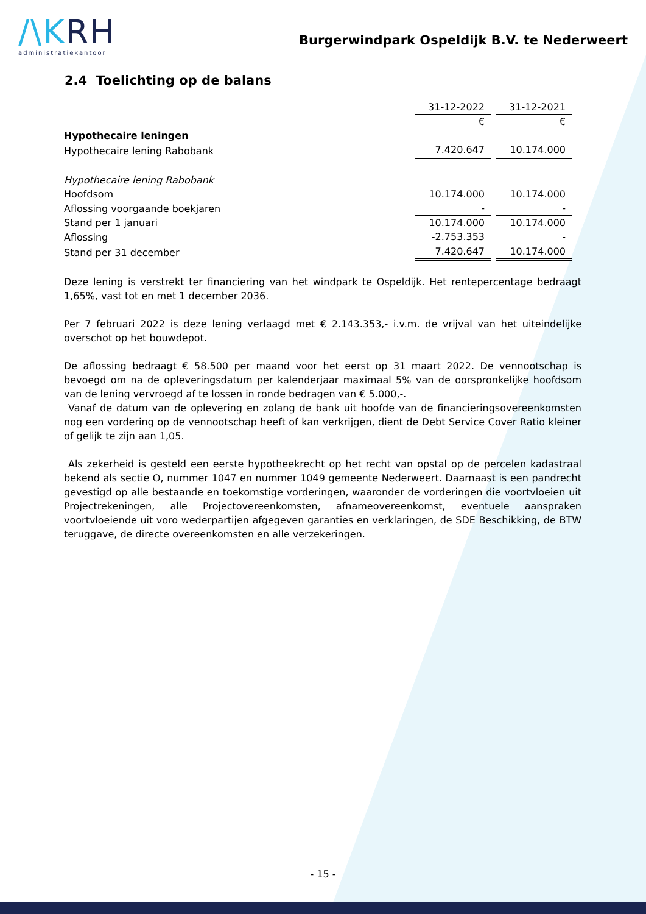/\KRH
administratiekantoor
Burgerwindpark Ospeldijk B.V. te Nederweert
2.4 Toelichting op de balans
| | 31-12-2022 | 31-12-2021 |
| | € | € |
| Hypothecaire leningen | | |
| Hypothecaire lening Rabobank | 7.420.647 | 10.174.000 |
| Hypothecaire lening Rabobank | | |
| Hoofdsom | 10.174.000 | 10.174.000 |
| Aflossing voorgaande boekjaren | - | - |
| Stand per 1 januari | 10.174.000 | 10.174.000 |
| Aflossing | -2.753.353 | - |
| Stand per 31 december | 7.420.647 | 10.174.000 |
Deze lening is verstrekt ter financiering van het windpark te Ospeldijk. Het rentepercentage bedraagt 1,65%, vast tot en met 1 december 2036.
Per 7 februari 2022 is deze lening verlaagd met € 2.143.353,- i.v.m. de vrijval van het uiteindelijke overschot op het bouwdepot.
De aflossing bedraagt € 58.500 per maand voor het eerst op 31 maart 2022. De vennootschap is bevoegd om na de opleveringsdatum per kalenderjaar maximaal 5% van de oorspronkelijke hoofdsom van de lening vervroegd af te lossen in ronde bedragen van € 5.000,-.
Vanaf de datum van de oplevering en zolang de bank uit hoofde van de financieringsovereenkomsten nog een vordering op de vennootschap heeft of kan verkrijgen, dient de Debt Service Cover Ratio kleiner of gelijk te zijn aan 1,05.
Als zekerheid is gesteld een eerste hypotheekrecht op het recht van opstal op de percelen kadastraal bekend als sectie O, nummer 1047 en nummer 1049 gemeente Nederweert. Daarnaast is een pandrecht gevestigd op alle bestaande en toekomstige vorderingen, waaronder de vorderingen die voortvloeien uit Projectrekeningen, alle Projectovereenkomsten, afnameovereenkomst, eventuele aanspraken voortvloeiende uit voro wederpartijen afgegeven garanties en verklaringen, de SDE Beschikking, de BTW teruggave, de directe overeenkomsten en alle verzekeringen.
- 15 -